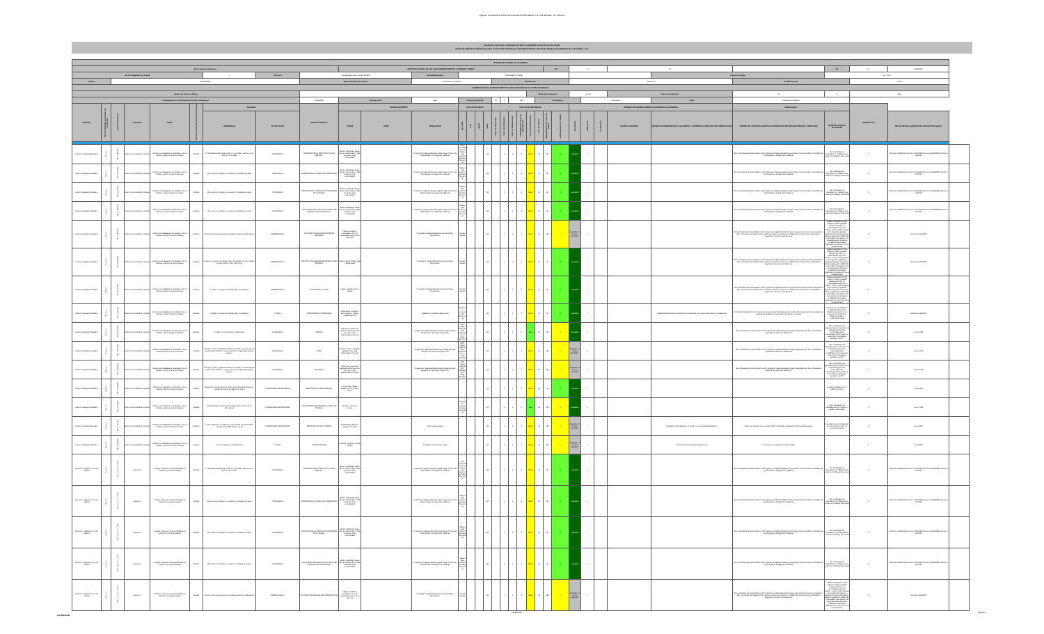Página 1 de MATRIZ DE IDENTIFICACION DE PELIGROS Y EV DE RIESGO - PF LETICIA
DESARROLLADO CON LA ASESORIA DE POSITIVA COMPAÑÍA DE SEGUROS PARA INVIMA
MATRIZ DE IDENTIFICACIÓN DE PELIGROS, VALORACIÓN DE RIESGOS Y DETERMINACIÓN DE CONTROLES MODELO SEGÚN NORMA GTC 45 ICONTEC - 2012
| INFORMACIÓN GENERAL DE LA EMPRESA | | | | | | | | | | | | | | | | | | | | | | | | | | | | | | | | | |
| Razón Social de la Empresa | | | | | | | | | INSTITUTO NACIONAL DE VIGILANCIA DE MEDICAMENTOS Y ALIMENTOS "INVIMA" | | | | | | | | | | | | | NIT | | X | | | CC | | | CE | No. | 830000167 | |
| No. De Trabajadores de la sede | | | | | | 1 | Dirección | Muelle fluvial Leticia - Oficina INVIMA | | | Actividad Económica | Administración Publica | | | | | | | | | | | | | | | | Clase(s) de Riesgo | | Uno- Cinco | | | |
| teléfono | | 098-5926053 | | | | | | Responsable(s) de la empresa | | | Luis Francisco Cespedes | | | | | Departamento | | | | | | | | Amazonas | | | | | Ciudad/municipio | | Leticia | | |
| INFORMACIÓN DE LA MATRIZ DE IDENTIFICACIÓN DE PELIGROS EN EL CENTRO DE TRABAJO | | | | | | | | | | | | | | | | | | | | | | | | | | | | | | | | | |
| Nombre del Centro de Trabajo | | | | | | | | | | | | | | | | | | | | Fecha última evaluación | | | | Jul-15 | | | Fecha de actualización | | 29 | 9 | 2016 | | |
| Levantamiento de la información en la matriz realizado por: | | | | | | | | Andrea Melo | Licencia en SO | | 6934 | Fecha de expedición | | | | 28 | 6 | 2012 | | | Verificado por | | | | Andrea Melo | | | Cargo | Profesional universitario | | | | |
| PROCESO | TIPO DE PROCESO RUTINARIO / NO RUTINARIO | LUGAR DE TRABAJO | ACTIVIDAD | TAREA | TIPO ACTIVIDAD RUTINARIA / NO RUTINARIA | PELIGROS | | EFECTOS POSIBLES | CONTROL EXISTENTE | | | NIVEL DE EFICIENCIA | | | | EVALUACION DEL RIESGO | | | | | | | | CRITERIOS DE CONTROL MEDIDAS DE INTERVENCION SUGERIDAS | | | | | MARCO LEGAL | | OBSERVACIÓN | | |
| | | | | | | DESCRIPCION | CLASIFICACION | | FUENTE | MEDIO | TRABAJADOR | MUY ALTO | ALTO | MEDIO | BAJO | NIVEL DE DEFICIENCIA | NIVEL DE EXPOSICIÓN | NIVEL DE PROBABILIDAD | INTERPRETACIÓN NIVEL DE PROBABILIDAD | NIVEL DE CONSECUENCIA | NIVEL DE RIESGO | INTERPRETACIÓN DEL NIVEL DE RIESGO | ACEPTABILIDAD DEL RIESGO | EXPUESTOS | ELIMINACION | SUSTITUCIÓN | CONTROL INGENIERIA | CONTROLES ADMINISTRATIVOS, DOCUMENTAL Y ADVERTENCIA (SEÑALIZACION / DEMARCACIÓN) | CONTROL EN LA PERSONA (EQUIPOS / ELEMENTOS DE PROTECCION PERSONAL, FORMACIÓN) | ASPECTOS LEGALES APLICABLES | | RELACCIÓN DE LOS REQUISITOS LEGALES APLICABLES | |
| Atención Integral al Ciudadano | Rutinario | Oficina INVIMA | Atención de solicitudes y trámites | Atender a la ciudadanía en la radicación de los trámites y atención de las solicitudes | Rutinario | Probabilidad de alta carga mental, por velocidad y atención en la ejecución de la tarea | PSICOSOCIAL | CONDICION DE LA TAREA (POR CARGA MENTAL). | Estrés, irritabilidad, apatía laboral, desmotivación, falta de interés, baja productividad | | Programa de Vigilancia Epidemiológica Riesgo Psicosocial Implementación de diagnostico (Batería) | Dar continuidad en los talleres para reducción de Riesgo Psicosocial | | | (M) | | 2 | 4 | 8 | Medio | 10 | 80 | III | Aceptable | 1 | | | | Dar continuidad a la implementación del Programa de Vigilancia Epidemiológica Riesgo Psicosocial Dar continuidad a la implementación de diagnostico (Batería) | Dar continuidad a la Capacitación en Talleres para reducción de Riesgo Psicosocial | Si | Resolución 652/2012 Resolución 1016/1989 Resolución 2646/2008 Resolución 210/2009 | |
| Atención Integral al Ciudadano | Rutinario | Oficina INVIMA | Atención de solicitudes y trámites | Atender a la ciudadanía en la radicación de los trámites y atención de las solicitudes | Rutinario | Monotonía en el trabajo por repetición constante de la tarea | PSICOSOCIAL | CONDICION DE LA TAREA (POR MONOTONIA). | Estrés, irritabilidad, apatía laboral, desmotivación, falta de interés, baja productividad | | Programa de Vigilancia Epidemiológica Riesgo Psicosocial Implementación de diagnostico (Batería) | Talleres para reducción de Riesgo Psicosocial | | | (M) | | 2 | 4 | 8 | Medio | 10 | 80 | III | Aceptable | 1 | | | | Dar continuidad a la implementación del Programa de Vigilancia Epidemiológica Riesgo Psicosocial Dar continuidad a la implementación de diagnostico (Batería) | Dar continuidad a la Capacitación en Talleres para reducción de Riesgo Psicosocial | Si | Resolución 652/2012 Resolución 1016/1989 Resolución 2646/2008 Resolución 210/2009 | |
| Atención Integral al Ciudadano | Rutinario | Oficina INVIMA | Atención de solicitudes y trámites | Atender a la ciudadanía en la radicación de los trámites y atención de las solicitudes | Rutinario | Monotonía en el trabajo por repetición constante de la tarea | PSICOSOCIAL | CONDICION DE LA TAREA (POR CONTENIDO DE LA TAREA). | Estrés, irritabilidad, apatía laboral, desmotivación, falta de interés, baja productividad | | Programa de Vigilancia Epidemiológica Riesgo Psicosocial Implementación de diagnostico (Batería) | Talleres para reducción de Riesgo Psicosocial | | | (M) | | 2 | 4 | 8 | Medio | 10 | 80 | III | Aceptable | 1 | | | | Dar continuidad a la implementación del Programa de Vigilancia Epidemiológica Riesgo Psicosocial Dar continuidad a la implementación de diagnostico (Batería) | Dar continuidad a la Capacitación en Talleres para reducción de Riesgo Psicosocial | Si | Resolución 652/2012 Resolución 1016/1989 Resolución 2646/2008 Resolución 210/2009 | |
| Atención Integral al Ciudadano | Rutinario | Oficina INVIMA | Atención de solicitudes y trámites | Atender a la ciudadanía en la radicación de los trámites y atención de las solicitudes | Rutinario | Monotonía en el trabajo por repetición constante de la tarea | PSICOSOCIAL | CARACTERISTICAS DEL GRUPO SOCIAL DE TRABAJO (POR RELACIONES). | Estrés, irritabilidad, apatía laboral, desmotivación, falta de interés, baja productividad | | Programa de Vigilancia Epidemiológica Riesgo Psicosocial Implementación de diagnostico (Batería) | Talleres para reducción de Riesgo Psicosocial | | | (M) | | 2 | 4 | 8 | Medio | 10 | 80 | III | Aceptable | 1 | | | | Dar continuidad a la implementación del Programa de Vigilancia Epidemiológica Riesgo Psicosocial Dar continuidad a la implementación de diagnostico (Batería) | Dar continuidad a la Capacitación en Talleres para reducción de Riesgo Psicosocial | Si | Resolución 652/2012 Resolución 1016/1989 Resolución 2646/2008 Resolución 210/2009 | |
| Atención Integral al Ciudadano | Rutinario | Oficina INVIMA | Atención de solicitudes y trámites | Atender a la ciudadanía en la radicación de los trámites y atención de las solicitudes | Rutinario | Adopción de postura sedente prolongada durante la jornada laboral | BIOMECANICOS | POSTURA PROLONGADA MANTENIDA (SENTADO). | Fatiga y espasmos musculares, dolor de extremidades superiores e inferiores | | Programa de Vigilancia Epidemiológica de Riesgo Biomecánico | Pausas Activas | | | (M) | | 2 | 4 | 8 | Medio | 25 | 200 | II | Aceptable con Control Especifico | 1 | | | | Dar continuidad a la implementación del Programa de Vigilancia Epidemiológica para desórdenes musculo esqueléticos Dar continuidad a la Realización de exámenes médicos periódicos con énfasis osteomuscular Dar continuidad al seguimiento de las recomendaciones | Realizar capacitación sobre Higiene Postural y pausas activas, enfocado en extremidades superiores (manos, codos, hombros) según el Programa de Vigilancia Epidemiológica de Desordenes Musculo Esquelético (DME) Dar continuidad a la Realización de la pausas activas durante la jornada laboral Realizar seguimiento a la ejecución de la pausas activas | Si | Resolución 2844/2007 | |
| Atención Integral al Ciudadano | Rutinario | Oficina INVIMA | Atención de solicitudes y trámites | Atender a la ciudadanía en la radicación de los trámites y atención de las solicitudes | Rutinario | Contacto con equipos de trabajo diario (computador (monitor, teclado, mouse), teléfono, silla, entre otros) | BIOMECANICOS | POSTURA PROLONGADA MANTENIDA (VIDEO TERMINAL). | Fatiga postural, fatiga mental y fatiga visual | | Programa de Vigilancia Epidemiológica de Riesgo Biomecánico | Pausas Activas | | | (M) | | 2 | 3 | 6 | Medio | 10 | 60 | III | Aceptable | 1 | | | | Dar continuidad a la implementación del Programa de Vigilancia Epidemiológica para desórdenes musculo esqueléticos Dar continuidad a la Realización de exámenes médicos periódicos con énfasis osteomuscular Dar continuidad al seguimiento de las recomendaciones | Realizar capacitación sobre Higiene Postural y pausas activas, enfocado en extremidades superiores (manos, codos, hombros) según el Programa de Vigilancia Epidemiológica de Desordenes Musculo Esquelético (DME) Dar continuidad a la Realización de la pausas activas durante la jornada laboral Realizar seguimiento a la ejecución de la pausas activas | Si | Resolución 2844/2007 | |
| Atención Integral al Ciudadano | Rutinario | Oficina INVIMA | Atención de solicitudes y trámites | Atender a la ciudadanía en la radicación de los trámites y atención de las solicitudes | Rutinario | Contacto con equipos de trabajo diario (computador) | BIOMECANICOS | FUNCIÓN DE LA VISIÓN | Fatiga y desgaste visual, cefalea | | Programa de Vigilancia Epidemiológica de Riesgo Biomecánico | Pausas Activas | | | (M) | | 2 | 4 | 8 | Medio | 10 | 80 | III | Aceptable | 1 | | | | Dar continuidad a la implementación del Programa de Vigilancia Epidemiológica para desórdenes musculo esqueléticos Dar continuidad a la Realización de exámenes médicos periódicos con énfasis osteomuscular Dar continuidad al seguimiento de las recomendaciones | Realizar capacitación sobre Higiene Postural y pausas activas, enfocado en extremidades superiores (manos, codos, hombros) según el Programa de Vigilancia Epidemiológica de Desordenes Musculo Esquelético (DME) Dar continuidad a la Realización de la pausas activas durante la jornada laboral Realizar seguimiento a la ejecución de la pausas activas | No | | |
| Atención Integral al Ciudadano | Rutinario | Oficina INVIMA | Atención de solicitudes y trámites | Atender a la ciudadanía en la radicación de los trámites y atención de las solicitudes | Rutinario | Contacto con equipos de trabajo diario (computador) | FISICOS | RADIACIONES NO IONIZANTES | Fatiga visual, congestión, ardor, lagrimeo, cefalea, malestar general | | Realización jornadas de salud visual | Exámenes ocupacionales (Optometría) | | | (M) | | 2 | 3 | 6 | Medio | 10 | 60 | III | Aceptable | 1 | | | Realizar Mantenimientos preventivos periódicamente a los equipos de trabajo (computadores) | Continuar la Realización de los exámenes ocupacionales (Optometría) y dar continuidad al seguimiento de resultados de evaluaciones médicas ocupacionales a la población expuesta | Continuar con la Realización jornadas de salud visual Realizar capacitaciones en prevención de riesgos con énfasis en cuidado y conservación visual | Si | Resolución 2346/2007 | |
| Atención Integral al Ciudadano | Rutinario | Oficina INVIMA | Atención de solicitudes y trámites | Atender a la ciudadanía en la radicación de los trámites y atención de las solicitudes | Rutinario | Contacto con documentos contaminados. | BIOLOGICOS | HONGOS | Infecciones, reacciones alérgicas, afecciones en la piel, entre otras enfermedades comunes | | Programa de Vigilancia Epidemiológica Riesgo Biológico Esquema de Vacunación según PVE | EPP según matriz de EPP Capacitación en riesgo Biológico | | | (M) | | 2 | 2 | 4 | Bajo | 25 | 100 | III | Aceptable | 1 | | | | Dar continuidad a la implementación del Programa de Vigilancia Epidemiológica Riesgo Biológico Dar continuidad al esquema de vacunación establecido | Dar continuidad a las capacitaciones en prevención de riesgos Biológicos Dar continuidad a las sensibilizaciones de lavado de manos Dar continuidad al suministro de EPP | Si | Ley 9 / 1979 | |
| Atención Integral al Ciudadano | Rutinario | Oficina INVIMA | Atención de solicitudes y trámites | Atender a la ciudadanía en la radicación de los trámites y atención de las solicitudes | Rutinario | Exposición a microorganismos debido al contacto con personas que pueden estar enfermos o que pueden traer consigo algún agente patógeno. | BIOLOGICOS | VIRUS | Cuadros virales, congestión, cefaleas, entre otras enfermedades comunes | | Programa de Vigilancia Epidemiológica Riesgo Biológico Esquema de Vacunación según PVE | EPP según matriz de EPP Capacitación en riesgo Biológico | | | (M) | | 2 | 3 | 6 | Medio | 25 | 150 | II | Aceptable con Control Especifico | 1 | | | | Dar continuidad a la implementación del Programa de Vigilancia Epidemiológica Riesgo Biológico Dar continuidad al esquema de vacunación establecido | Dar continuidad a las capacitaciones en prevención de riesgos Biológicos Dar continuidad a las sensibilizaciones de lavado de manos Dar continuidad al suministro de EPP | Si | Ley 9 / 1979 | |
| Atención Integral al Ciudadano | Rutinario | Oficina INVIMA | Atención de solicitudes y trámites | Atender a la ciudadanía en la radicación de los trámites y atención de las solicitudes | Rutinario | Exposición a microorganismos debido al contacto con personas que pueden estar enfermos o que pueden traer consigo algún agente patógeno. | BIOLOGICOS | BACTERIAS | Infecciones, reacciones alérgicas, afecciones en la piel, entre otras enfermedades comunes | | Programa de Vigilancia Epidemiológica Riesgo Biológico Esquema de Vacunación según PVE | EPP según matriz de EPP Capacitación en riesgo Biológico | | | (M) | | 2 | 3 | 6 | Medio | 25 | 150 | II | Aceptable con Control Especifico | 1 | | | | Dar continuidad a la implementación del Programa de Vigilancia Epidemiológica Riesgo Biológico Dar continuidad al esquema de vacunación establecido | Dar continuidad a las capacitaciones en prevención de riesgos Biológicos Dar continuidad a las sensibilizaciones de lavado de manos Dar continuidad al suministro de EPP | Si | Ley 9 / 1979 | |
| Atención Integral al Ciudadano | Rutinario | Oficina INVIMA | Atención de solicitudes y trámites | Atender a la ciudadanía en la radicación de los trámites y atención de las solicitudes | Rutinario | Manipulación de elementos de oficina (perforadoras, archivadores, grapadoras, ganchos legajadores, bisturí) | CONDICIONES DE SEGURIDAD | MECANICO POR HERRAMIENTAS. | Contusiones, heridas, laceraciones en dedos y manos | | | | | | (M) | | 2 | 3 | 6 | Medio | 10 | 60 | III | Aceptable | 1 | | | | | Realizar sensibilización en cuidado de manos | Si | Ley 9/1979 | |
| Atención Integral al Ciudadano | Rutinario | Oficina INVIMA | Atención de solicitudes y trámites | Atender a la ciudadanía en la radicación de los trámites y atención de las solicitudes | Rutinario | Desplazamientos dentro de las instalaciones por parte de los funcionarios | CONDICIONES DE SEGURIDAD | LOCATIVO POR DISTRIBUCION Y AREAS DE TRABAJO. | Heridas, contusiones, Golpes | | | Capacitación prevención caídas y autocuidado | | | (M) | | 2 | 2 | 4 | Bajo | 25 | 100 | III | Aceptable | 1 | | | | | Dar continuidad a las capacitaciones en prevención caídas y autocuidado | Si | Ley 9 / 1979 | |
| Atención Integral al Ciudadano | Rutinario | Oficina INVIMA | Atención de solicitudes y trámites | Atender a la ciudadanía en la radicación de los trámites y atención de las solicitudes | Rutinario | Incendio generado por fallas en la red eléctrica, en presencia de material combustible (Papel, cartón) | CONDICIONES DE SEGURIDAD | TECNOLOGICO POR INCENDIO | Quemaduras, asfixia por inhalación de gases | | Plan de Emergencias | | | | (M) | | 2 | 3 | 6 | Medio | 25 | 150 | II | Aceptable con Control Especifico | 1 | | | Canalización del cableado y de redes, con su respectiva señalización | Inspección periódica de los extintores Dar continuidad y divulgación al Plan de Emergencias | Capacitación a los trabajadores en como actuar en caso de conato de incendio | Si | Ley 9/1979 | |
| Atención Integral al Ciudadano | Rutinario | Oficina INVIMA | Atención de solicitudes y trámites | Atender a la ciudadanía en la radicación de los trámites y atención de las solicitudes | Rutinario | Ruido constante por planta electrica | FISICOS | RUIDO CONTINUO | Cefaleas, migrañas, perdida auditiva | | Programa Condiciones de Salud | | | | (M) | | 2 | 3 | 6 | Medio | 25 | 150 | II | Aceptable con Control Especifico | 1 | | | Colocar doble ventana para mitigar el ruido | Continuar con los examenes ocupacionales | | Si | Ley 9/1979 | |
| Inspección, Vigilancia y Control Sanitario | Rutinario | Muelle fluvial y plantas | Inspección | Realizar la ejecución de las actividades de inspección y temas asociados | Rutinario | Probabilidad de alta carga mental, por velocidad y atención en la ejecución de la tarea | PSICOSOCIAL | CONDICION DE LA TAREA (POR CARGA MENTAL). | Estrés, irritabilidad, apatía laboral, desmotivación, falta de interés, baja productividad | | Programa de Vigilancia Epidemiológica Riesgo Psicosocial Implementación de diagnostico (Batería) | Dar continuidad en los talleres para reducción de Riesgo Psicosocial | | | (M) | | 2 | 4 | 8 | Medio | 10 | 80 | III | Aceptable | 1 | | | | Dar continuidad a la implementación del Programa de Vigilancia Epidemiológica Riesgo Psicosocial Dar continuidad a la implementación de diagnostico (Batería) | Dar continuidad a la Capacitación en Talleres para reducción de Riesgo Psicosocial | Si | Resolución 652/2012 Resolución 1016/1989 Resolución 2646/2008 Resolución 210/2009 | |
| Inspección, Vigilancia y Control Sanitario | Rutinario | Muelle fluvial y plantas | Inspección | Realizar la ejecución de las actividades de inspección y temas asociados | Rutinario | Monotonía en el trabajo por repetición constante de la tarea | PSICOSOCIAL | CONDICION DE LA TAREA (POR MONOTONIA). | Estrés, irritabilidad, apatía laboral, desmotivación, falta de interés, baja productividad | | Programa de Vigilancia Epidemiológica Riesgo Psicosocial Implementación de diagnostico (Batería) | Talleres para reducción de Riesgo Psicosocial | | | (M) | | 2 | 4 | 8 | Medio | 10 | 80 | III | Aceptable | 1 | | | | Dar continuidad a la implementación del Programa de Vigilancia Epidemiológica Riesgo Psicosocial Dar continuidad a la implementación de diagnostico (Batería) | Dar continuidad a la Capacitación en Talleres para reducción de Riesgo Psicosocial | Si | Resolución 652/2012 Resolución 1016/1989 Resolución 2646/2008 Resolución 210/2009 | |
| Inspección, Vigilancia y Control Sanitario | Rutinario | Muelle fluvial y plantas | Inspección | Realizar la ejecución de las actividades de inspección y temas asociados | Rutinario | Monotonía en el trabajo por repetición constante de la tarea | PSICOSOCIAL | CONDICION DE LA TAREA (POR CONTENIDO DE LA TAREA). | Estrés, irritabilidad, apatía laboral, desmotivación, falta de interés, baja productividad | | Programa de Vigilancia Epidemiológica Riesgo Psicosocial Implementación de diagnostico (Batería) | Talleres para reducción de Riesgo Psicosocial | | | (M) | | 2 | 4 | 8 | Medio | 10 | 80 | III | Aceptable | 1 | | | | Dar continuidad a la implementación del Programa de Vigilancia Epidemiológica Riesgo Psicosocial Dar continuidad a la implementación de diagnostico (Batería) | Dar continuidad a la Capacitación en Talleres para reducción de Riesgo Psicosocial | Si | Resolución 652/2012 Resolución 1016/1989 Resolución 2646/2008 Resolución 210/2009 | |
| Inspección, Vigilancia y Control Sanitario | Rutinario | Muelle fluvial y plantas | Inspección | Realizar la ejecución de las actividades de inspección y temas asociados | Rutinario | Monotonía en el trabajo por repetición constante de la tarea | PSICOSOCIAL | CARACTERISTICAS DEL GRUPO SOCIAL DE TRABAJO (POR RELACIONES). | Estrés, irritabilidad, apatía laboral, desmotivación, falta de interés, baja productividad | | Programa de Vigilancia Epidemiológica Riesgo Psicosocial Implementación de diagnostico (Batería) | Talleres para reducción de Riesgo Psicosocial | | | (M) | | 2 | 4 | 8 | Medio | 10 | 80 | III | Aceptable | 1 | | | | Dar continuidad a la implementación del Programa de Vigilancia Epidemiológica Riesgo Psicosocial Dar continuidad a la implementación de diagnostico (Batería) | Dar continuidad a la Capacitación en Talleres para reducción de Riesgo Psicosocial | Si | Resolución 652/2012 Resolución 1016/1989 Resolución 2646/2008 Resolución 210/2009 | |
| Inspección, Vigilancia y Control Sanitario | Rutinario | Muelle fluvial y plantas | Inspección | Realizar la ejecución de las actividades de inspección y temas asociados | Rutinario | Adopción de postura sedente prolongada durante la jornada laboral | BIOMECANICOS | POSTURA PROLONGADA MANTENIDA (DE PIE). | Fatiga y espasmos musculares, dolor de extremidades superiores e inferiores | | Programa de Vigilancia Epidemiológica de Riesgo Biomecánico | Pausas Activas | | | (M) | | 2 | 3 | 6 | Medio | 25 | 150 | II | Aceptable con Control Especifico | 1 | | | | Dar continuidad a la implementación del Programa de Vigilancia Epidemiológica para desórdenes musculo esqueléticos Dar continuidad a la Realización de exámenes médicos periódicos con énfasis osteomuscular Dar continuidad al seguimiento de las recomendaciones | Realizar capacitación sobre Higiene Postural y pausas activas, enfocado en extremidades superiores (manos, codos, hombros) según el Programa de Vigilancia Epidemiológica de Desordenes Musculo Esquelético (DME) Dar continuidad a la Realización de la pausas activas durante la jornada laboral Realizar seguimiento a la ejecución de la pausas activas | Si | Resolución 2844/2007 | |
Confidencial
13/10/2016 Página 1